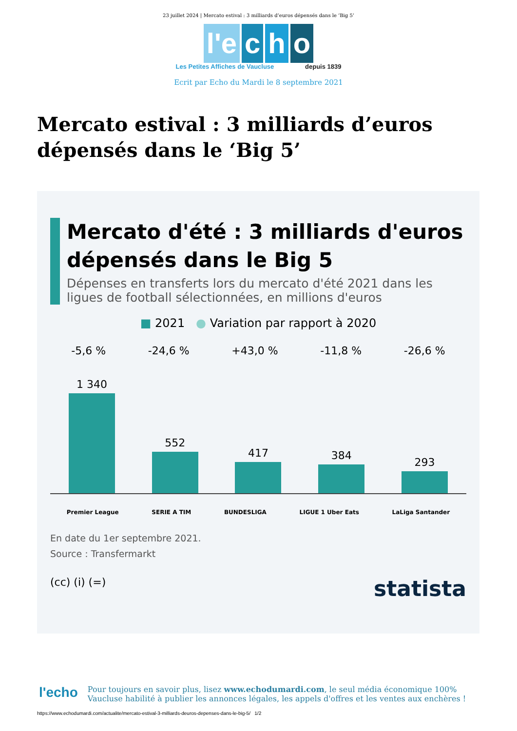23 juillet 2024 | Mercato estival : 3 milliards d’euros dépensés dans le ‘Big 5’
l'e c h o
Les Petites Affiches de Vaucluse depuis 1839
Ecrit par Echo du Mardi le 8 septembre 2021
Mercato estival : 3 milliards d’euros dépensés dans le ‘Big 5’
Mercato d'été : 3 milliards d'euros dépensés dans le Big 5
Dépenses en transferts lors du mercato d'été 2021 dans les ligues de football sélectionnées, en millions d'euros
■ 2021 ● Variation par rapport à 2020
-5,6 % -24,6 % +43,0 % -11,8 % -26,6 %
1 340
552
417
384
293
Premier League SERIE A TIM BUNDESLIGA LIGUE 1 Uber Eats LaLiga Santander
En date du 1er septembre 2021.
Source : Transfermarkt
(cc) (i) (=) statista
l'echo
Pour toujours en savoir plus, lisez www.echodumardi.com, le seul média économique 100% Vaucluse habilité à publier les annonces légales, les appels d'offres et les ventes aux enchères !
https://www.echodumardi.com/actualite/mercato-estival-3-milliards-deuros-depenses-dans-le-big-5/ 1/2